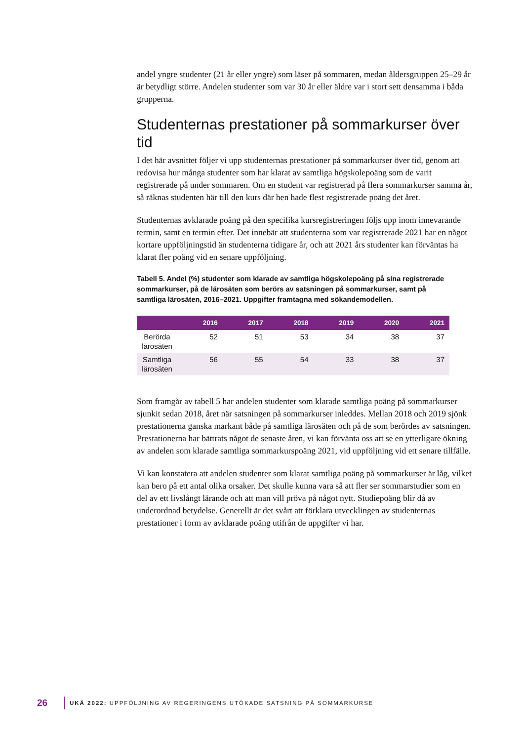andel yngre studenter (21 år eller yngre) som läser på sommaren, medan åldersgruppen 25–29 år är betydligt större. Andelen studenter som var 30 år eller äldre var i stort sett densamma i båda grupperna.
Studenternas prestationer på sommarkurser över tid
I det här avsnittet följer vi upp studenternas prestationer på sommarkurser över tid, genom att redovisa hur många studenter som har klarat av samtliga högskolepoäng som de varit registrerade på under sommaren. Om en student var registrerad på flera sommarkurser samma år, så räknas studenten här till den kurs där hen hade flest registrerade poäng det året.
Studenternas avklarade poäng på den specifika kursregistreringen följs upp inom innevarande termin, samt en termin efter. Det innebär att studenterna som var registrerade 2021 har en något kortare uppföljningstid än studenterna tidigare år, och att 2021 års studenter kan förväntas ha klarat fler poäng vid en senare uppföljning.
Tabell 5. Andel (%) studenter som klarade av samtliga högskolepoäng på sina registrerade sommarkurser, på de lärosäten som berörs av satsningen på sommarkurser, samt på samtliga lärosäten, 2016–2021. Uppgifter framtagna med sökandemodellen.
| | 2016 | 2017 | 2018 | 2019 | 2020 | 2021 |
| --- | --- | --- | --- | --- | --- | --- |
| Berörda lärosäten | 52 | 51 | 53 | 34 | 38 | 37 |
| Samtliga lärosäten | 56 | 55 | 54 | 33 | 38 | 37 |
Som framgår av tabell 5 har andelen studenter som klarade samtliga poäng på sommarkurser sjunkit sedan 2018, året när satsningen på sommarkurser inleddes. Mellan 2018 och 2019 sjönk prestationerna ganska markant både på samtliga lärosäten och på de som berördes av satsningen. Prestationerna har bättrats något de senaste åren, vi kan förvänta oss att se en ytterligare ökning av andelen som klarade samtliga sommarkurspoäng 2021, vid uppföljning vid ett senare tillfälle.
Vi kan konstatera att andelen studenter som klarat samtliga poäng på sommarkurser är låg, vilket kan bero på ett antal olika orsaker. Det skulle kunna vara så att fler ser sommarstudier som en del av ett livslångt lärande och att man vill pröva på något nytt. Studiepoäng blir då av underordnad betydelse. Generellt är det svårt att förklara utvecklingen av studenternas prestationer i form av avklarade poäng utifrån de uppgifter vi har.
26 UKÄ 2022: UPPFÖLJNING AV REGERINGENS UTÖKADE SATSNING PÅ SOMMARKURSE